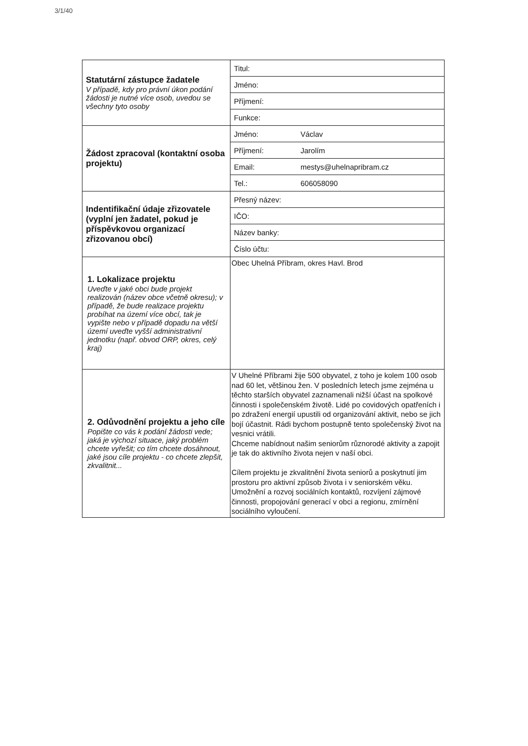3/1/40
| Statutární zástupce žadatele V případě, kdy pro právní úkon podání žádosti je nutné více osob, uvedou se všechny tyto osoby | Titul: | |
| | Jméno: | |
| | Příjmení: | |
| | Funkce: | |
| Žádost zpracoval (kontaktní osoba projektu) | Jméno: | Václav |
| | Příjmení: | Jarolím |
| | Email: | mestys@uhelnapribram.cz |
| | Tel.: | 606058090 |
| Indentifikační údaje zřizovatele (vyplní jen žadatel, pokud je příspěvkovou organizací zřizovanou obcí) | Přesný název: | |
| | IČO: | |
| | Název banky: | |
| | Číslo účtu: | |
| 1. Lokalizace projektu Uveďte v jaké obci bude projekt realizován (název obce včetně okresu); v případě, že bude realizace projektu probíhat na území více obcí, tak je vypište nebo v případě dopadu na větší území uveďte vyšší administrativní jednotku (např. obvod ORP, okres, celý kraj) | Obec Uhelná Příbram, okres Havl. Brod | |
| 2. Odůvodnění projektu a jeho cíle Popište co vás k podání žádosti vede; jaká je výchozí situace, jaký problém chcete vyřešit; co tím chcete dosáhnout, jaké jsou cíle projektu - co chcete zlepšit, zkvalitnit... | V Uhelné Příbrami žije 500 obyvatel, z toho je kolem 100 osob nad 60 let, většinou žen. V posledních letech jsme zejména u těchto starších obyvatel zaznamenali nižší účast na spolkové činnosti i společenském životě. Lidé po covidových opatřeních i po zdražení energií upustili od organizování aktivit, nebo se jich bojí účastnit. Rádi bychom postupně tento společenský život na vesnici vrátili. Chceme nabídnout našim seniorům různorodé aktivity a zapojit je tak do aktivního života nejen v naší obci. Cílem projektu je zkvalitnění života seniorů a poskytnutí jim prostoru pro aktivní způsob života i v seniorském věku. Umožnění a rozvoj sociálních kontaktů, rozvíjení zájmové činnosti, propojování generací v obci a regionu, zmírnění sociálního vyloučení. | |